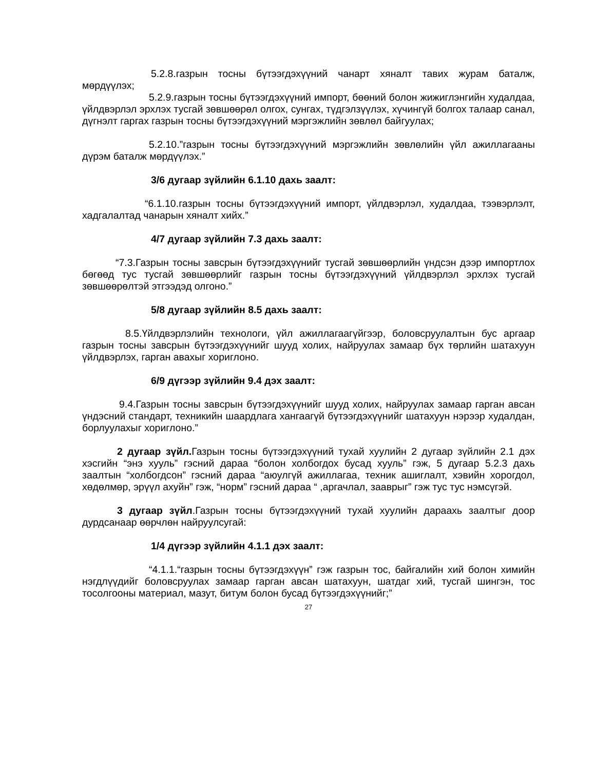5.2.8.газрын тосны бүтээгдэхүүний чанарт хяналт тавих журам баталж, мөрдүүлэх;
5.2.9.газрын тосны бүтээгдэхүүний импорт, бөөний болон жижиглэнгийн худалдаа, үйлдвэрлэл эрхлэх тусгай зөвшөөрөл олгох, сунгах, түдгэлзүүлэх, хүчингүй болгох талаар санал, дүгнэлт гаргах газрын тосны бүтээгдэхүүний мэргэжлийн зөвлөл байгуулах;
5.2.10.”газрын тосны бүтээгдэхүүний мэргэжлийн зөвлөлийн үйл ажиллагааны дүрэм баталж мөрдүүлэх.”
3/6 дугаар зүйлийн 6.1.10 дахь заалт:
“6.1.10.газрын тосны бүтээгдэхүүний импорт, үйлдвэрлэл, худалдаа, тээвэрлэлт, хадгалалтад чанарын хяналт хийх.”
4/7 дугаар зүйлийн 7.3 дахь заалт:
“7.3.Газрын тосны завсрын бүтээгдэхүүнийг тусгай зөвшөөрлийн үндсэн дээр импортлох бөгөөд тус тусгай зөвшөөрлийг газрын тосны бүтээгдэхүүний үйлдвэрлэл эрхлэх тусгай зөвшөөрөлтэй этгээдэд олгоно.”
5/8 дугаар зүйлийн 8.5 дахь заалт:
8.5.Үйлдвэрлэлийн технологи, үйл ажиллагаагүйгээр, боловсруулалтын бус аргаар газрын тосны завсрын бүтээгдэхүүнийг шууд холих, найруулах замаар бүх төрлийн шатахуун үйлдвэрлэх, гарган авахыг хориглоно.
6/9 дүгээр зүйлийн 9.4 дэх заалт:
9.4.Газрын тосны завсрын бүтээгдэхүүнийг шууд холих, найруулах замаар гарган авсан үндэсний стандарт, техникийн шаардлага хангаагүй бүтээгдэхүүнийг шатахуун нэрээр худалдан, борлуулахыг хориглоно.”
2 дугаар зүйл. Газрын тосны бүтээгдэхүүний тухай хуулийн 2 дугаар зүйлийн 2.1 дэх хэсгийн “энэ хууль” гэсний дараа “болон холбогдох бусад хууль” гэж, 5 дугаар 5.2.3 дахь заалтын “холбогдсон” гэсний дараа “аюулгүй ажиллагаа, техник ашиглалт, хэвийн хорогдол, хөдөлмөр, эрүүл ахуйн” гэж, “норм” гэсний дараа “ ,аргачлал, зааврыг” гэж тус тус нэмсүгэй.
3 дугаар зүйл.Газрын тосны бүтээгдэхүүний тухай хуулийн дараахь заалтыг доор дурдсанаар өөрчлөн найруулсугай:
1/4 дүгээр зүйлийн 4.1.1 дэх заалт:
“4.1.1.“газрын тосны бүтээгдэхүүн” гэж газрын тос, байгалийн хий болон химийн нэгдлүүдийг боловсруулах замаар гарган авсан шатахуун, шатдаг хий, тусгай шингэн, тос тосолгооны материал, мазут, битум болон бусад бүтээгдэхүүнийг;”
27